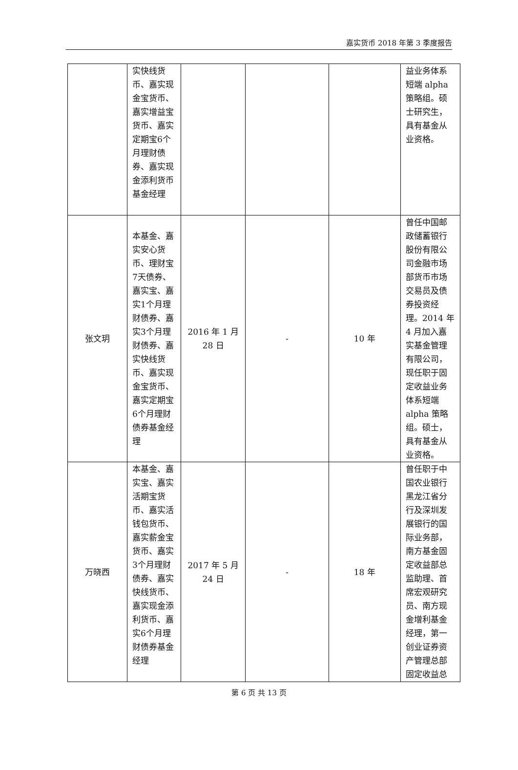嘉实货币 2018 年第 3 季度报告
| | 实快线货币、嘉实现金宝货币、嘉实增益宝货币、嘉实定期宝6个月理财债券、嘉实现金添利货币基金经理 | | | | 益业务体系短端 alpha 策略组。硕士研究生，具有基金从业资格。 |
| 张文玥 | 本基金、嘉实安心货币、理财宝7天债券、嘉实宝、嘉实1个月理财债券、嘉实3个月理财债券、嘉实快线货币、嘉实现金宝货币、嘉实定期宝6个月理财债券基金经理 | 2016 年 1 月 28 日 | - | 10 年 | 曾任中国邮政储蓄银行股份有限公司金融市场部货币市场交易员及债券投资经理。2014 年 4 月加入嘉实基金管理有限公司，现任职于固定收益业务体系短端 alpha 策略组。硕士，具有基金从业资格。 |
| 万晓西 | 本基金、嘉实宝、嘉实活期宝货币、嘉实活钱包货币、嘉实薪金宝货币、嘉实3个月理财债券、嘉实快线货币、嘉实现金添利货币、嘉实6个月理财债券基金经理 | 2017 年 5 月 24 日 | - | 18 年 | 曾任职于中国农业银行黑龙江省分行及深圳发展银行的国际业务部，南方基金固定收益部总监助理、首席宏观研究员、南方现金增利基金经理，第一创业证券资产管理总部固定收益总 |
第 6 页 共 13 页